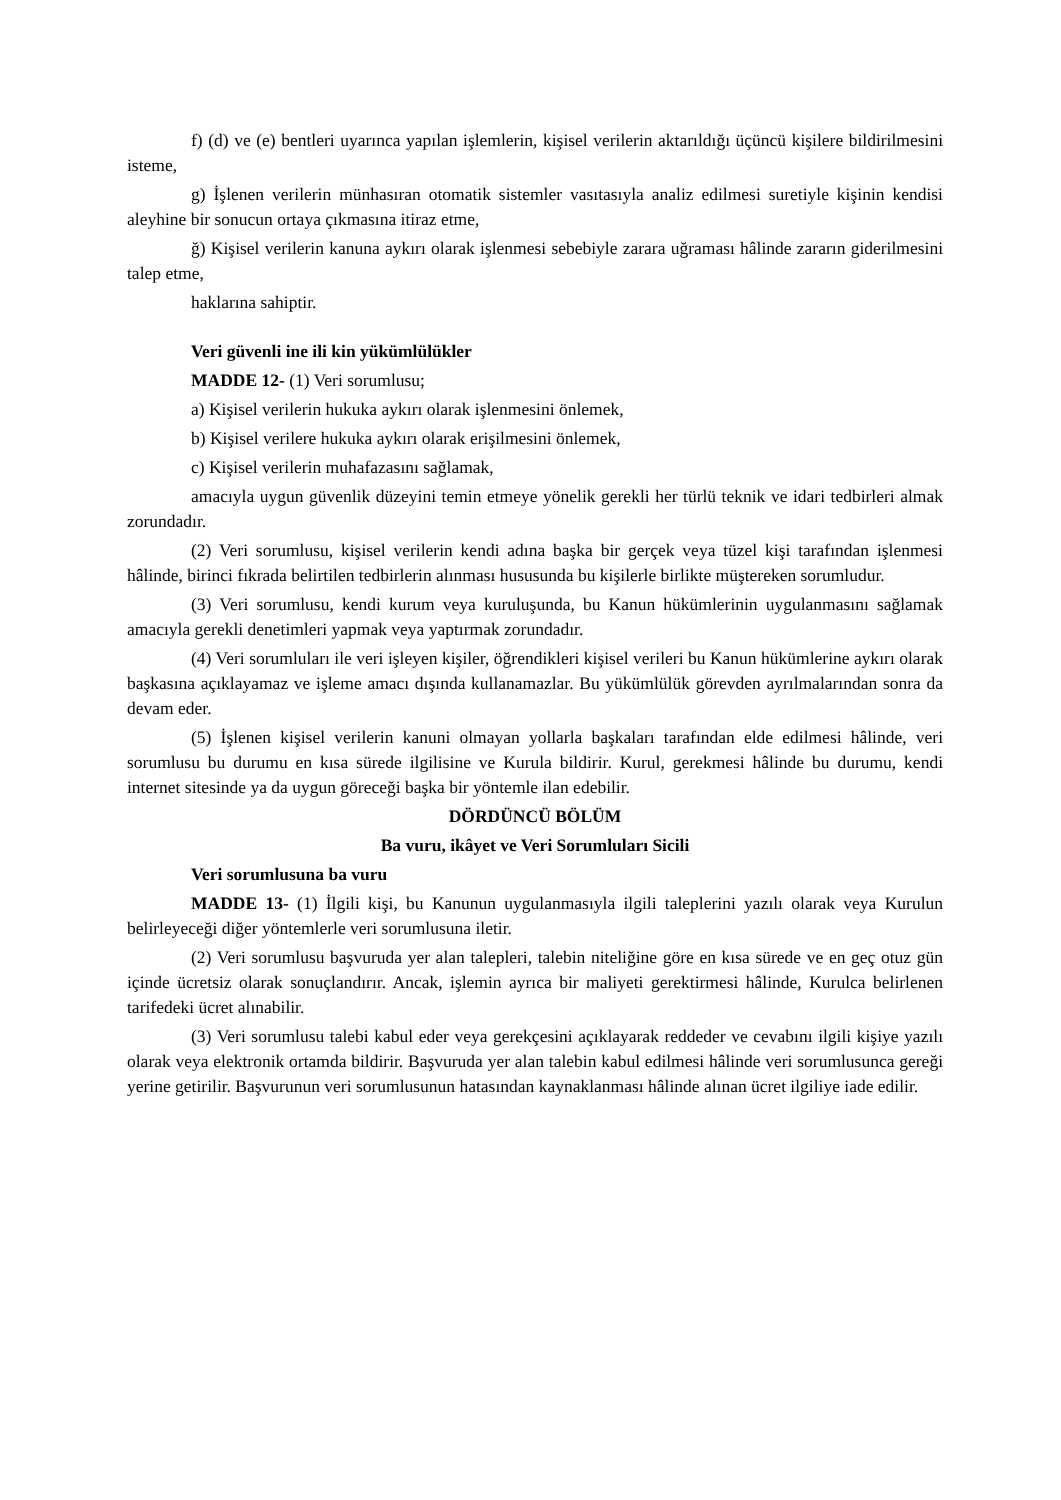f) (d) ve (e) bentleri uyarınca yapılan işlemlerin, kişisel verilerin aktarıldığı üçüncü kişilere bildirilmesini isteme,
g) İşlenen verilerin münhasıran otomatik sistemler vasıtasıyla analiz edilmesi suretiyle kişinin kendisi aleyhine bir sonucun ortaya çıkmasına itiraz etme,
ğ) Kişisel verilerin kanuna aykırı olarak işlenmesi sebebiyle zarara uğraması hâlinde zararın giderilmesini talep etme,
haklarına sahiptir.
Veri güvenli ine ili kin yükümlülükler
MADDE 12- (1) Veri sorumlusu;
a) Kişisel verilerin hukuka aykırı olarak işlenmesini önlemek,
b) Kişisel verilere hukuka aykırı olarak erişilmesini önlemek,
c) Kişisel verilerin muhafazasını sağlamak,
amacıyla uygun güvenlik düzeyini temin etmeye yönelik gerekli her türlü teknik ve idari tedbirleri almak zorundadır.
(2) Veri sorumlusu, kişisel verilerin kendi adına başka bir gerçek veya tüzel kişi tarafından işlenmesi hâlinde, birinci fıkrada belirtilen tedbirlerin alınması hususunda bu kişilerle birlikte müştereken sorumludur.
(3) Veri sorumlusu, kendi kurum veya kuruluşunda, bu Kanun hükümlerinin uygulanmasını sağlamak amacıyla gerekli denetimleri yapmak veya yaptırmak zorundadır.
(4) Veri sorumluları ile veri işleyen kişiler, öğrendikleri kişisel verileri bu Kanun hükümlerine aykırı olarak başkasına açıklayamaz ve işleme amacı dışında kullanamazlar. Bu yükümlülük görevden ayrılmalarından sonra da devam eder.
(5) İşlenen kişisel verilerin kanuni olmayan yollarla başkaları tarafından elde edilmesi hâlinde, veri sorumlusu bu durumu en kısa sürede ilgilisine ve Kurula bildirir. Kurul, gerekmesi hâlinde bu durumu, kendi internet sitesinde ya da uygun göreceği başka bir yöntemle ilan edebilir.
DÖRDÜNCÜ BÖLÜM
Ba vuru, ikâyet ve Veri Sorumluları Sicili
Veri sorumlusuna ba vuru
MADDE 13- (1) İlgili kişi, bu Kanunun uygulanmasıyla ilgili taleplerini yazılı olarak veya Kurulun belirleyeceği diğer yöntemlerle veri sorumlusuna iletir.
(2) Veri sorumlusu başvuruda yer alan talepleri, talebin niteliğine göre en kısa sürede ve en geç otuz gün içinde ücretsiz olarak sonuçlandırır. Ancak, işlemin ayrıca bir maliyeti gerektirmesi hâlinde, Kurulca belirlenen tarifedeki ücret alınabilir.
(3) Veri sorumlusu talebi kabul eder veya gerekçesini açıklayarak reddeder ve cevabını ilgili kişiye yazılı olarak veya elektronik ortamda bildirir. Başvuruda yer alan talebin kabul edilmesi hâlinde veri sorumlusunca gereği yerine getirilir. Başvurunun veri sorumlusunun hatasından kaynaklanması hâlinde alınan ücret ilgiliye iade edilir.